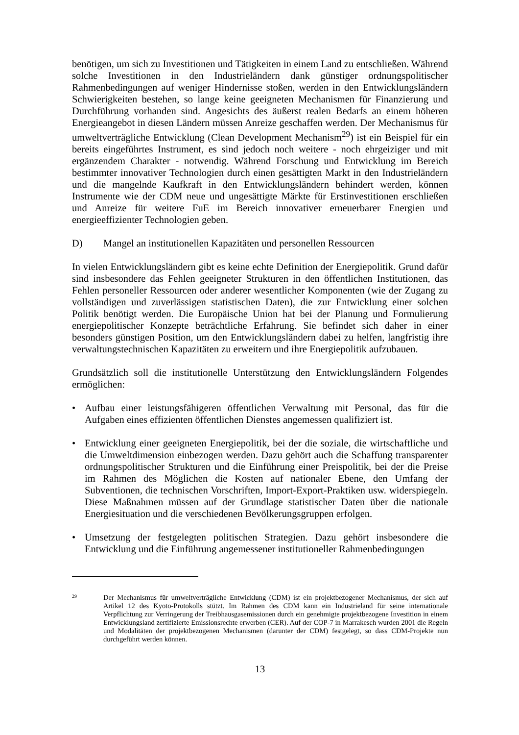benötigen, um sich zu Investitionen und Tätigkeiten in einem Land zu entschließen. Während solche Investitionen in den Industrieländern dank günstiger ordnungspolitischer Rahmenbedingungen auf weniger Hindernisse stoßen, werden in den Entwicklungsländern Schwierigkeiten bestehen, so lange keine geeigneten Mechanismen für Finanzierung und Durchführung vorhanden sind. Angesichts des äußerst realen Bedarfs an einem höheren Energieangebot in diesen Ländern müssen Anreize geschaffen werden. Der Mechanismus für umweltverträgliche Entwicklung (Clean Development Mechanism<sup>29</sup>) ist ein Beispiel für ein bereits eingeführtes Instrument, es sind jedoch noch weitere - noch ehrgeiziger und mit ergänzendem Charakter - notwendig. Während Forschung und Entwicklung im Bereich bestimmter innovativer Technologien durch einen gesättigten Markt in den Industrieländern und die mangelnde Kaufkraft in den Entwicklungsländern behindert werden, können Instrumente wie der CDM neue und ungesättigte Märkte für Erstinvestitionen erschließen und Anreize für weitere FuE im Bereich innovativer erneuerbarer Energien und energieeffizienter Technologien geben.
D) Mangel an institutionellen Kapazitäten und personellen Ressourcen
In vielen Entwicklungsländern gibt es keine echte Definition der Energiepolitik. Grund dafür sind insbesondere das Fehlen geeigneter Strukturen in den öffentlichen Institutionen, das Fehlen personeller Ressourcen oder anderer wesentlicher Komponenten (wie der Zugang zu vollständigen und zuverlässigen statistischen Daten), die zur Entwicklung einer solchen Politik benötigt werden. Die Europäische Union hat bei der Planung und Formulierung energiepolitischer Konzepte beträchtliche Erfahrung. Sie befindet sich daher in einer besonders günstigen Position, um den Entwicklungsländern dabei zu helfen, langfristig ihre verwaltungstechnischen Kapazitäten zu erweitern und ihre Energiepolitik aufzubauen.
Grundsätzlich soll die institutionelle Unterstützung den Entwicklungsländern Folgendes ermöglichen:
• Aufbau einer leistungsfähigeren öffentlichen Verwaltung mit Personal, das für die Aufgaben eines effizienten öffentlichen Dienstes angemessen qualifiziert ist.
• Entwicklung einer geeigneten Energiepolitik, bei der die soziale, die wirtschaftliche und die Umweltdimension einbezogen werden. Dazu gehört auch die Schaffung transparenter ordnungspolitischer Strukturen und die Einführung einer Preispolitik, bei der die Preise im Rahmen des Möglichen die Kosten auf nationaler Ebene, den Umfang der Subventionen, die technischen Vorschriften, Import-Export-Praktiken usw. widerspiegeln. Diese Maßnahmen müssen auf der Grundlage statistischer Daten über die nationale Energiesituation und die verschiedenen Bevölkerungsgruppen erfolgen.
• Umsetzung der festgelegten politischen Strategien. Dazu gehört insbesondere die Entwicklung und die Einführung angemessener institutioneller Rahmenbedingungen
29 Der Mechanismus für umweltverträgliche Entwicklung (CDM) ist ein projektbezogener Mechanismus, der sich auf Artikel 12 des Kyoto-Protokolls stützt. Im Rahmen des CDM kann ein Industrieland für seine internationale Verpflichtung zur Verringerung der Treibhausgasemissionen durch ein genehmigte projektbezogene Investition in einem Entwicklungsland zertifizierte Emissionsrechte erwerben (CER). Auf der COP-7 in Marrakesch wurden 2001 die Regeln und Modalitäten der projektbezogenen Mechanismen (darunter der CDM) festgelegt, so dass CDM-Projekte nun durchgeführt werden können.
13